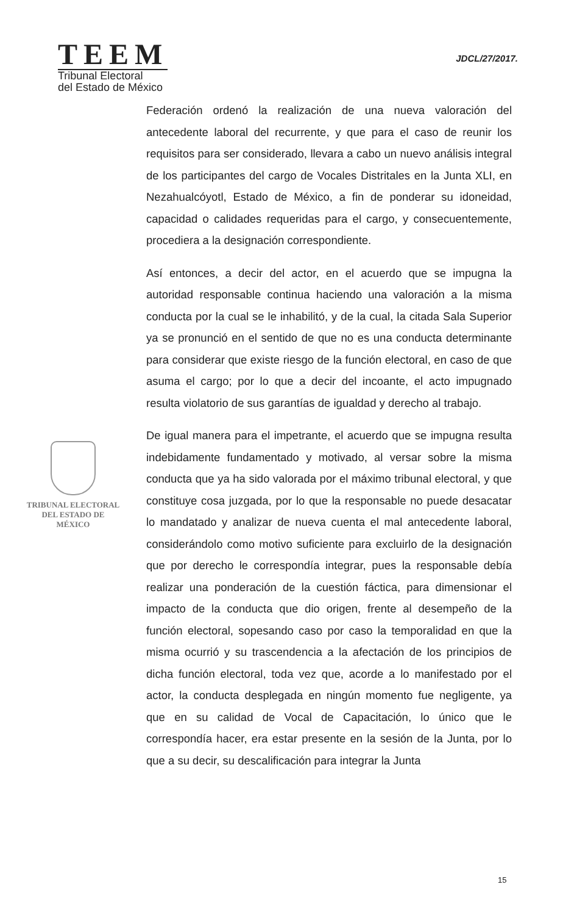TEEM
Tribunal Electoral
del Estado de México
JDCL/27/2017.
TRIBUNAL ELECTORAL
DEL ESTADO DE
MÉXICO
Federación ordenó la realización de una nueva valoración del antecedente laboral del recurrente, y que para el caso de reunir los requisitos para ser considerado, llevara a cabo un nuevo análisis integral de los participantes del cargo de Vocales Distritales en la Junta XLI, en Nezahualcóyotl, Estado de México, a fin de ponderar su idoneidad, capacidad o calidades requeridas para el cargo, y consecuentemente, procediera a la designación correspondiente.
Así entonces, a decir del actor, en el acuerdo que se impugna la autoridad responsable continua haciendo una valoración a la misma conducta por la cual se le inhabilitó, y de la cual, la citada Sala Superior ya se pronunció en el sentido de que no es una conducta determinante para considerar que existe riesgo de la función electoral, en caso de que asuma el cargo; por lo que a decir del incoante, el acto impugnado resulta violatorio de sus garantías de igualdad y derecho al trabajo.
De igual manera para el impetrante, el acuerdo que se impugna resulta indebidamente fundamentado y motivado, al versar sobre la misma conducta que ya ha sido valorada por el máximo tribunal electoral, y que constituye cosa juzgada, por lo que la responsable no puede desacatar lo mandatado y analizar de nueva cuenta el mal antecedente laboral, considerándolo como motivo suficiente para excluirlo de la designación que por derecho le correspondía integrar, pues la responsable debía realizar una ponderación de la cuestión fáctica, para dimensionar el impacto de la conducta que dio origen, frente al desempeño de la función electoral, sopesando caso por caso la temporalidad en que la misma ocurrió y su trascendencia a la afectación de los principios de dicha función electoral, toda vez que, acorde a lo manifestado por el actor, la conducta desplegada en ningún momento fue negligente, ya que en su calidad de Vocal de Capacitación, lo único que le correspondía hacer, era estar presente en la sesión de la Junta, por lo que a su decir, su descalificación para integrar la Junta
15